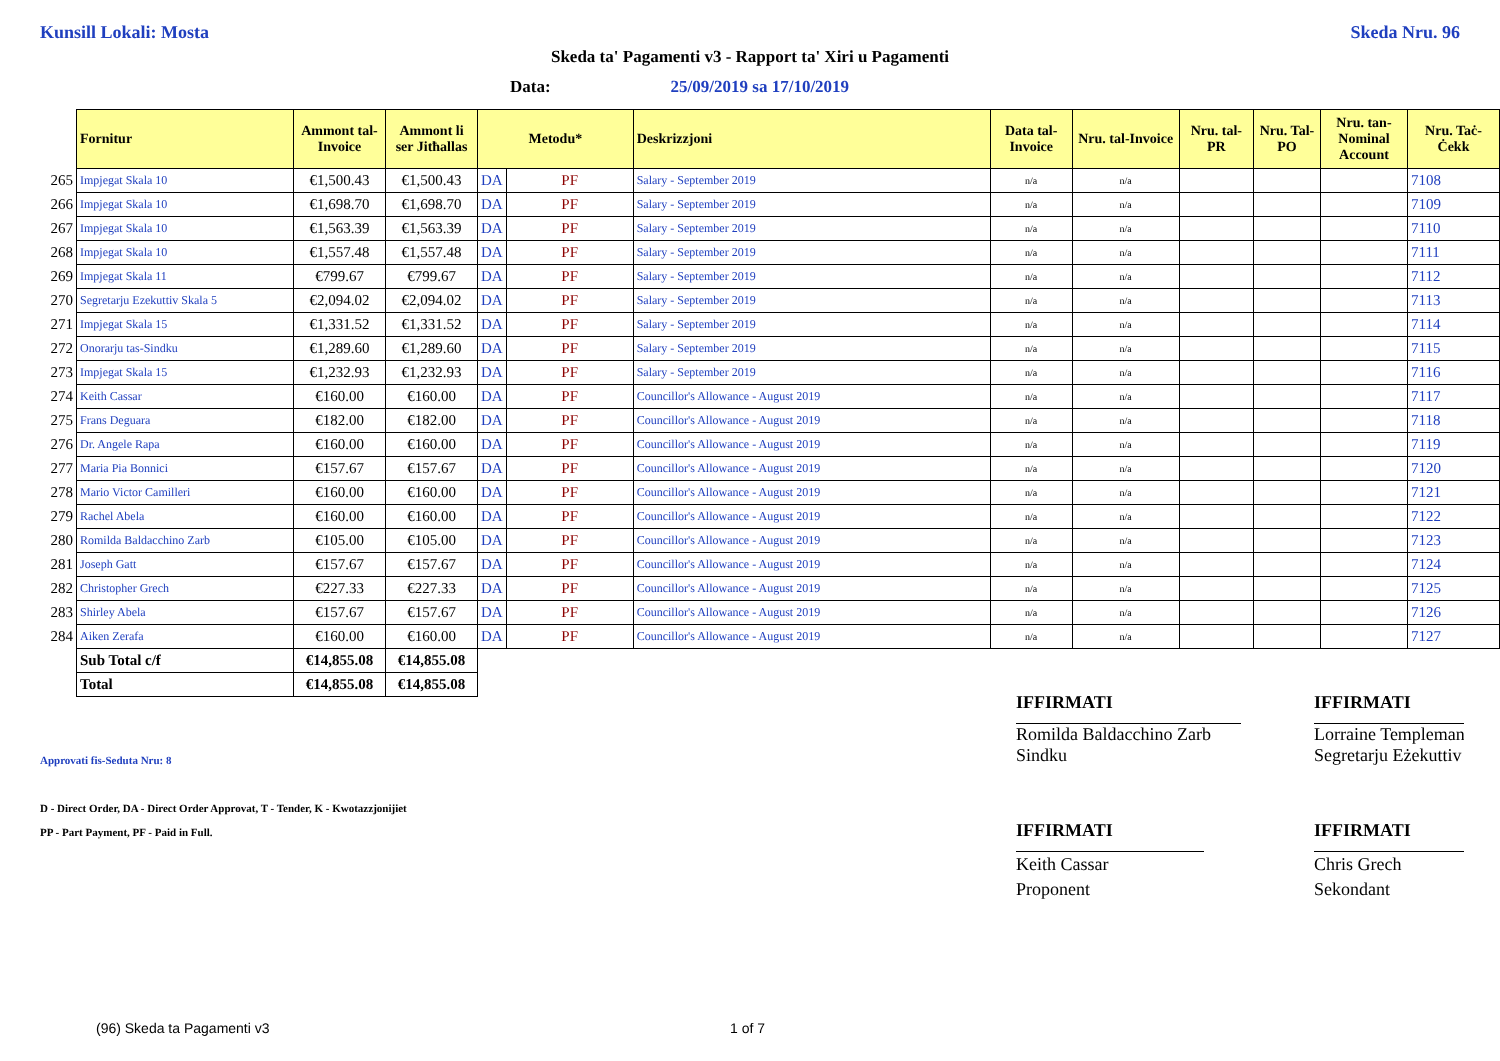Kunsill Lokali: Mosta Skeda Nru. 96
Skeda ta' Pagamenti v3 - Rapport ta' Xiri u Pagamenti
Data: 25/09/2019 sa 17/10/2019
| | Fornitur | Ammont tal-Invoice | Ammont li ser Jitħallas | Metodu* | | Deskrizzjoni | Data tal-Invoice | Nru. tal-Invoice | Nru. tal-PR | Nru. Tal-PO | Nru. tan-Nominal Account | Nru. Taċ-Ċekk |
| 265 | Impjegat Skala 10 | €1,500.43 | €1,500.43 | DA | PF | Salary - September 2019 | n/a | n/a | | | | 7108 |
| 266 | Impjegat Skala 10 | €1,698.70 | €1,698.70 | DA | PF | Salary - September 2019 | n/a | n/a | | | | 7109 |
| 267 | Impjegat Skala 10 | €1,563.39 | €1,563.39 | DA | PF | Salary - September 2019 | n/a | n/a | | | | 7110 |
| 268 | Impjegat Skala 10 | €1,557.48 | €1,557.48 | DA | PF | Salary - September 2019 | n/a | n/a | | | | 7111 |
| 269 | Impjegat Skala 11 | €799.67 | €799.67 | DA | PF | Salary - September 2019 | n/a | n/a | | | | 7112 |
| 270 | Segretarju Ezekuttiv Skala 5 | €2,094.02 | €2,094.02 | DA | PF | Salary - September 2019 | n/a | n/a | | | | 7113 |
| 271 | Impjegat Skala 15 | €1,331.52 | €1,331.52 | DA | PF | Salary - September 2019 | n/a | n/a | | | | 7114 |
| 272 | Onorarju tas-Sindku | €1,289.60 | €1,289.60 | DA | PF | Salary - September 2019 | n/a | n/a | | | | 7115 |
| 273 | Impjegat Skala 15 | €1,232.93 | €1,232.93 | DA | PF | Salary - September 2019 | n/a | n/a | | | | 7116 |
| 274 | Keith Cassar | €160.00 | €160.00 | DA | PF | Councillor's Allowance - August 2019 | n/a | n/a | | | | 7117 |
| 275 | Frans Deguara | €182.00 | €182.00 | DA | PF | Councillor's Allowance - August 2019 | n/a | n/a | | | | 7118 |
| 276 | Dr. Angele Rapa | €160.00 | €160.00 | DA | PF | Councillor's Allowance - August 2019 | n/a | n/a | | | | 7119 |
| 277 | Maria Pia Bonnici | €157.67 | €157.67 | DA | PF | Councillor's Allowance - August 2019 | n/a | n/a | | | | 7120 |
| 278 | Mario Victor Camilleri | €160.00 | €160.00 | DA | PF | Councillor's Allowance - August 2019 | n/a | n/a | | | | 7121 |
| 279 | Rachel Abela | €160.00 | €160.00 | DA | PF | Councillor's Allowance - August 2019 | n/a | n/a | | | | 7122 |
| 280 | Romilda Baldacchino Zarb | €105.00 | €105.00 | DA | PF | Councillor's Allowance - August 2019 | n/a | n/a | | | | 7123 |
| 281 | Joseph Gatt | €157.67 | €157.67 | DA | PF | Councillor's Allowance - August 2019 | n/a | n/a | | | | 7124 |
| 282 | Christopher Grech | €227.33 | €227.33 | DA | PF | Councillor's Allowance - August 2019 | n/a | n/a | | | | 7125 |
| 283 | Shirley Abela | €157.67 | €157.67 | DA | PF | Councillor's Allowance - August 2019 | n/a | n/a | | | | 7126 |
| 284 | Aiken Zerafa | €160.00 | €160.00 | DA | PF | Councillor's Allowance - August 2019 | n/a | n/a | | | | 7127 |
| | Sub Total c/f | €14,855.08 | €14,855.08 | | | | | | | | | |
| | Total | €14,855.08 | €14,855.08 | | | | | | | | | |
IFFIRMATI
Romilda Baldacchino Zarb
Sindku
IFFIRMATI
Lorraine Templeman
Segretarju Eżekuttiv
Approvati fis-Seduta Nru: 8
D - Direct Order, DA - Direct Order Approvat, T - Tender, K - Kwotazzjonijiet
PP - Part Payment, PF - Paid in Full.
IFFIRMATI
Keith Cassar
Proponent
IFFIRMATI
Chris Grech
Sekondant
(96) Skeda ta Pagamenti v3 1 of 7